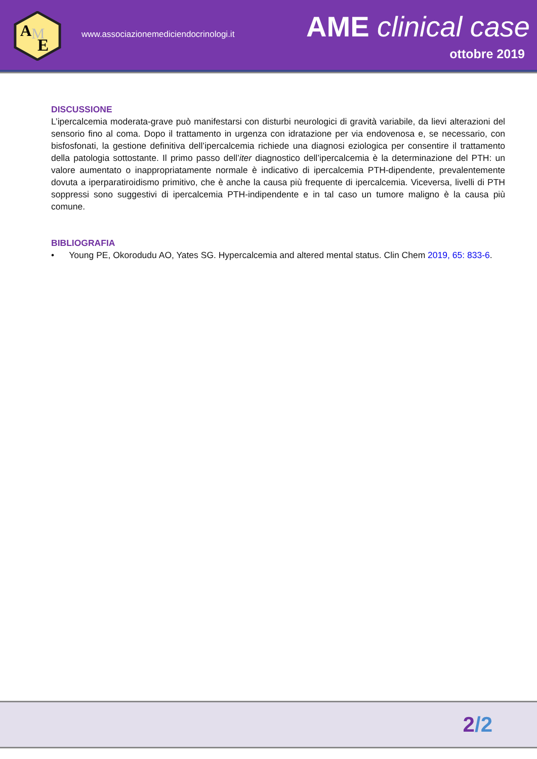A
M
E
www.associazionemediciendocrinologi.it
AME clinical case
ottobre 2019
DISCUSSIONE
L’ipercalcemia moderata-grave può manifestarsi con disturbi neurologici di gravità variabile, da lievi alterazioni del sensorio fino al coma. Dopo il trattamento in urgenza con idratazione per via endovenosa e, se necessario, con bisfosfonati, la gestione definitiva dell’ipercalcemia richiede una diagnosi eziologica per consentire il trattamento della patologia sottostante. Il primo passo dell’iter diagnostico dell’ipercalcemia è la determinazione del PTH: un valore aumentato o inappropriatamente normale è indicativo di ipercalcemia PTH-dipendente, prevalentemente dovuta a iperparatiroidismo primitivo, che è anche la causa più frequente di ipercalcemia. Viceversa, livelli di PTH soppressi sono suggestivi di ipercalcemia PTH-indipendente e in tal caso un tumore maligno è la causa più comune.
BIBLIOGRAFIA
• Young PE, Okorodudu AO, Yates SG. Hypercalcemia and altered mental status. Clin Chem 2019, 65: 833-6.
2/2